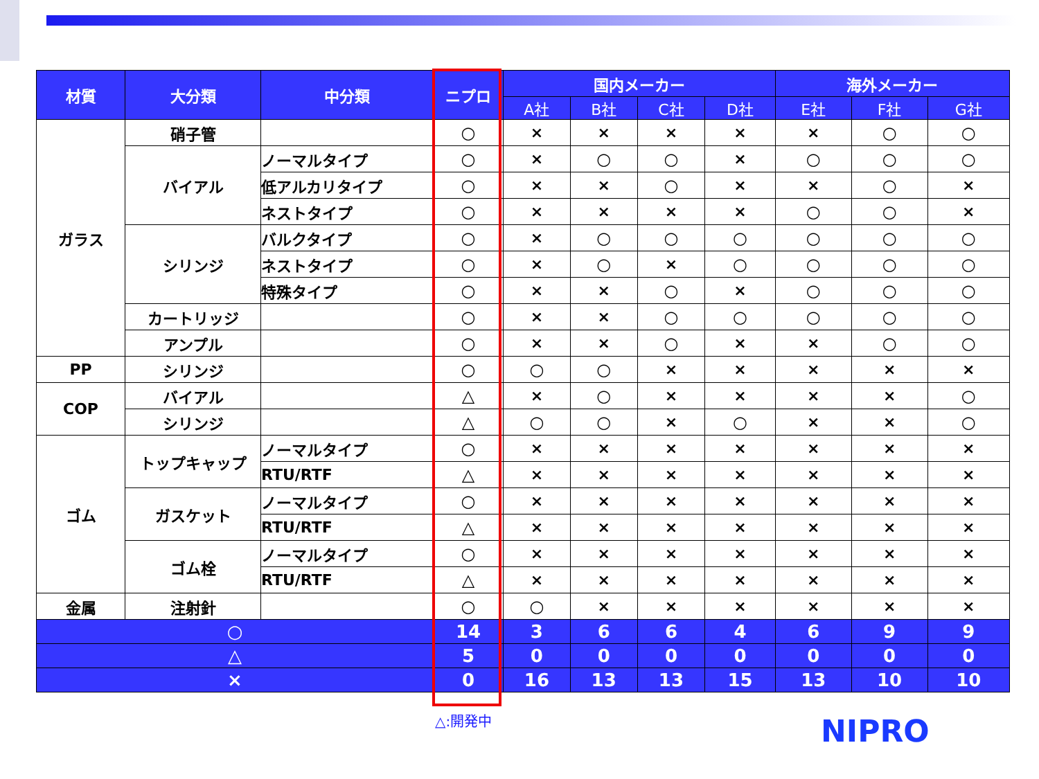| 材質 | 大分類 | 中分類 | ニプロ | 国内メーカー | | | | 海外メーカー | | |
| --- | --- | --- | --- | --- | --- | --- | --- | --- | --- | --- |
| | | | | A社 | B社 | C社 | D社 | E社 | F社 | G社 |
| ガラス | 硝子管 | | ○ | × | × | × | × | × | ○ | ○ |
| | バイアル | ノーマルタイプ | ○ | × | ○ | ○ | × | ○ | ○ | ○ |
| | | 低アルカリタイプ | ○ | × | × | ○ | × | × | ○ | × |
| | | ネストタイプ | ○ | × | × | × | × | ○ | ○ | × |
| | シリンジ | バルクタイプ | ○ | × | ○ | ○ | ○ | ○ | ○ | ○ |
| | | ネストタイプ | ○ | × | ○ | × | ○ | ○ | ○ | ○ |
| | | 特殊タイプ | ○ | × | × | ○ | × | ○ | ○ | ○ |
| | カートリッジ | | ○ | × | × | ○ | ○ | ○ | ○ | ○ |
| | アンプル | | ○ | × | × | ○ | × | × | ○ | ○ |
| PP | シリンジ | | ○ | ○ | ○ | × | × | × | × | × |
| COP | バイアル | | △ | × | ○ | × | × | × | × | ○ |
| | シリンジ | | △ | ○ | ○ | × | ○ | × | × | ○ |
| ゴム | トップキャップ | ノーマルタイプ | ○ | × | × | × | × | × | × | × |
| | | RTU/RTF | △ | × | × | × | × | × | × | × |
| | ガスケット | ノーマルタイプ | ○ | × | × | × | × | × | × | × |
| | | RTU/RTF | △ | × | × | × | × | × | × | × |
| | ゴム栓 | ノーマルタイプ | ○ | × | × | × | × | × | × | × |
| | | RTU/RTF | △ | × | × | × | × | × | × | × |
| 金属 | 注射針 | | ○ | ○ | × | × | × | × | × | × |
| ○ | | | 14 | 3 | 6 | 6 | 4 | 6 | 9 | 9 |
| △ | | | 5 | 0 | 0 | 0 | 0 | 0 | 0 | 0 |
| × | | | 0 | 16 | 13 | 13 | 15 | 13 | 10 | 10 |
△:開発中 NIPRO